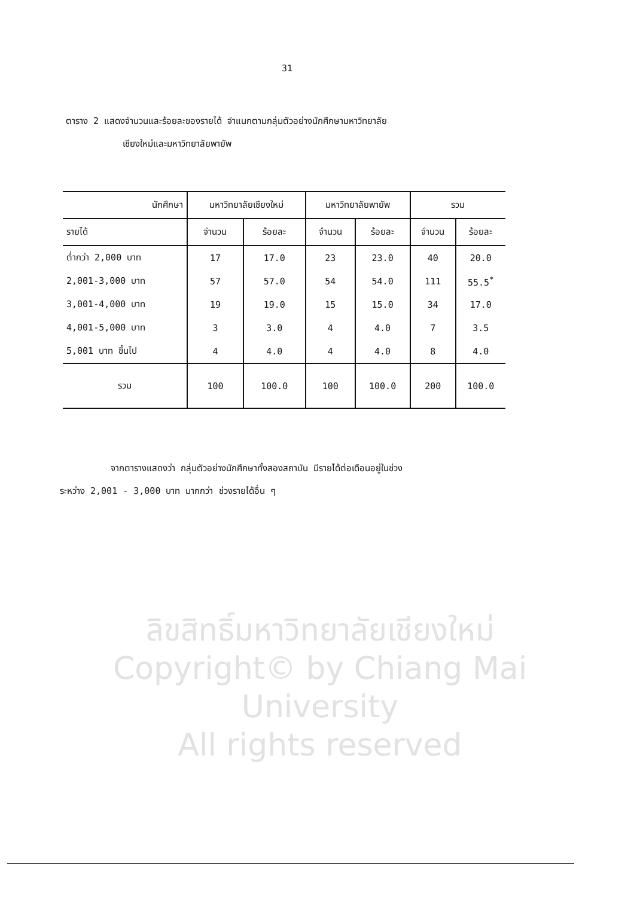31
ตาราง 2 แสดงจำนวนและร้อยละของรายได้ จำแนกตามกลุ่มตัวอย่างนักศึกษามหาวิทยาลัย
เชียงใหม่และมหาวิทยาลัยพายัพ
| นักศึกษา | มหาวิทยาลัยเชียงใหม่ | | มหาวิทยาลัยพายัพ | | รวม | |
| --- | --- | --- | --- | --- | --- | --- |
| รายได้ | จำนวน | ร้อยละ | จำนวน | ร้อยละ | จำนวน | ร้อยละ |
| ต่ำกว่า 2,000 บาท | 17 | 17.0 | 23 | 23.0 | 40 | 20.0 |
| 2,001-3,000 บาท | 57 | 57.0 | 54 | 54.0 | 111 | 55.5<sup>*</sup> |
| 3,001-4,000 บาท | 19 | 19.0 | 15 | 15.0 | 34 | 17.0 |
| 4,001-5,000 บาท | 3 | 3.0 | 4 | 4.0 | 7 | 3.5 |
| 5,001 บาท ขึ้นไป | 4 | 4.0 | 4 | 4.0 | 8 | 4.0 |
| รวม | 100 | 100.0 | 100 | 100.0 | 200 | 100.0 |
จากตารางแสดงว่า กลุ่มตัวอย่างนักศึกษาทั้งสองสถาบัน มีรายได้ต่อเดือนอยู่ในช่วง
ระหว่าง 2,001 - 3,000 บาท มากกว่า ช่วงรายได้อื่น ๆ
ลิขสิทธิ์มหาวิทยาลัยเชียงใหม่
Copyright© by Chiang Mai University
All rights reserved